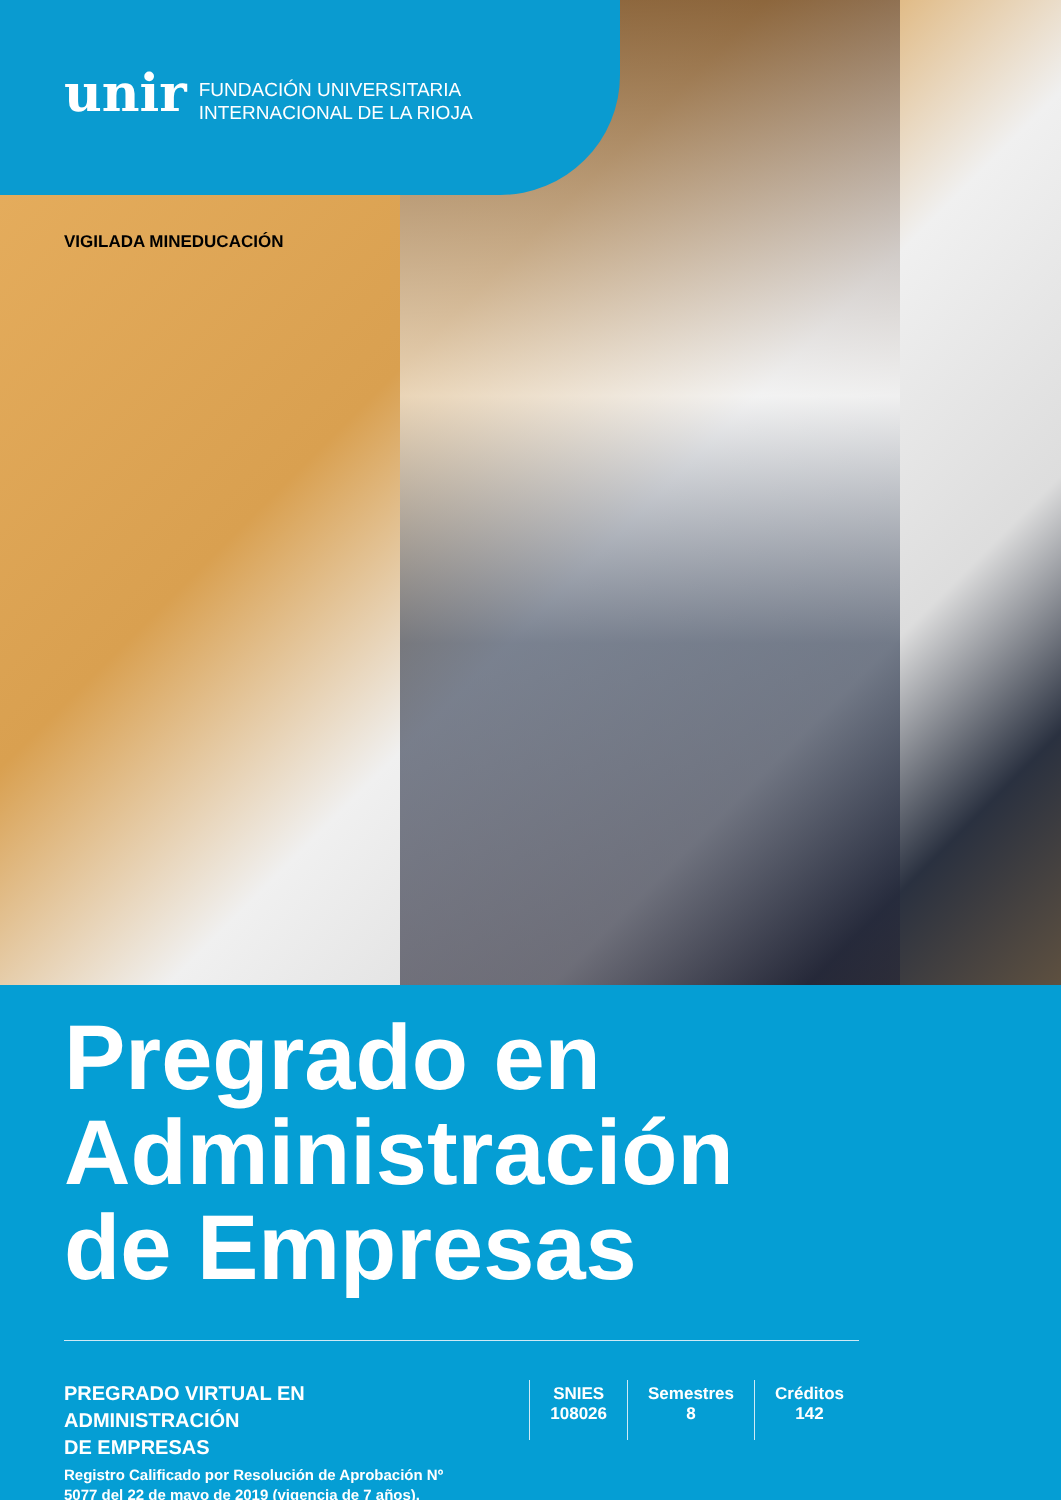unir FUNDACIÓN UNIVERSITARIA
INTERNACIONAL DE LA RIOJA
VIGILADA MINEDUCACIÓN
Pregrado en
Administración
de Empresas
PREGRADO VIRTUAL EN ADMINISTRACIÓN
DE EMPRESAS
Registro Calificado por Resolución de Aprobación Nº 5077 del 22 de mayo de 2019 (vigencia de 7 años).
SNIES
108026
Semestres
8
Créditos
142